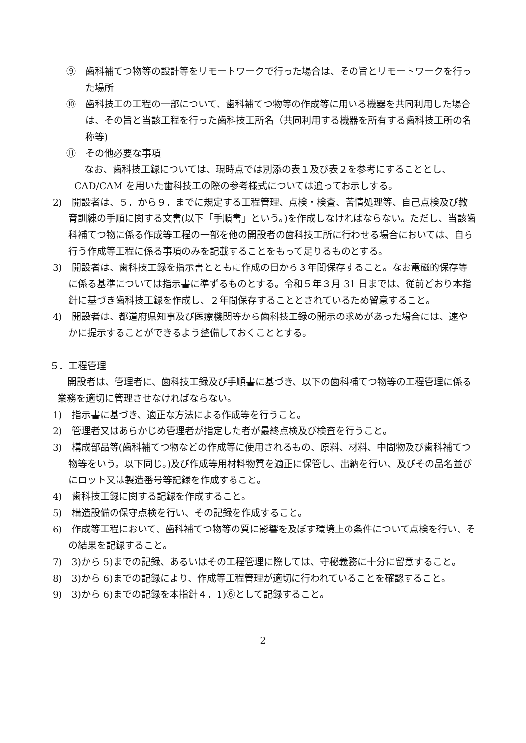⑨　歯科補てつ物等の設計等をリモートワークで行った場合は、その旨とリモートワークを行った場所
⑩　歯科技工の工程の一部について、歯科補てつ物等の作成等に用いる機器を共同利用した場合は、その旨と当該工程を行った歯科技工所名（共同利用する機器を所有する歯科技工所の名称等)
⑪　その他必要な事項
なお、歯科技工録については、現時点では別添の表１及び表２を参考にすることとし、CAD/CAM を用いた歯科技工の際の参考様式については追ってお示しする。
2)　開設者は、５．から９．までに規定する工程管理、点検・検査、苦情処理等、自己点検及び教育訓練の手順に関する文書(以下「手順書」という。)を作成しなければならない。ただし、当該歯科補てつ物に係る作成等工程の一部を他の開設者の歯科技工所に行わせる場合においては、自ら行う作成等工程に係る事項のみを記載することをもって足りるものとする。
3)　開設者は、歯科技工録を指示書とともに作成の日から３年間保存すること。なお電磁的保存等に係る基準については指示書に準ずるものとする。令和５年３月 31 日までは、従前どおり本指針に基づき歯科技工録を作成し、２年間保存することとされているため留意すること。
4)　開設者は、都道府県知事及び医療機関等から歯科技工録の開示の求めがあった場合には、速やかに提示することができるよう整備しておくこととする。
５．工程管理
開設者は、管理者に、歯科技工録及び手順書に基づき、以下の歯科補てつ物等の工程管理に係る業務を適切に管理させなければならない。
1)　指示書に基づき、適正な方法による作成等を行うこと。
2)　管理者又はあらかじめ管理者が指定した者が最終点検及び検査を行うこと。
3)　構成部品等(歯科補てつ物などの作成等に使用されるもの、原料、材料、中間物及び歯科補てつ物等をいう。以下同じ。)及び作成等用材料物質を適正に保管し、出納を行い、及びその品名並びにロット又は製造番号等記録を作成すること。
4)　歯科技工録に関する記録を作成すること。
5)　構造設備の保守点検を行い、その記録を作成すること。
6)　作成等工程において、歯科補てつ物等の質に影響を及ぼす環境上の条件について点検を行い、その結果を記録すること。
7)　3)から 5)までの記録、あるいはその工程管理に際しては、守秘義務に十分に留意すること。
8)　3)から 6)までの記録により、作成等工程管理が適切に行われていることを確認すること。
9)　3)から 6)までの記録を本指針４．1)⑥として記録すること。
2